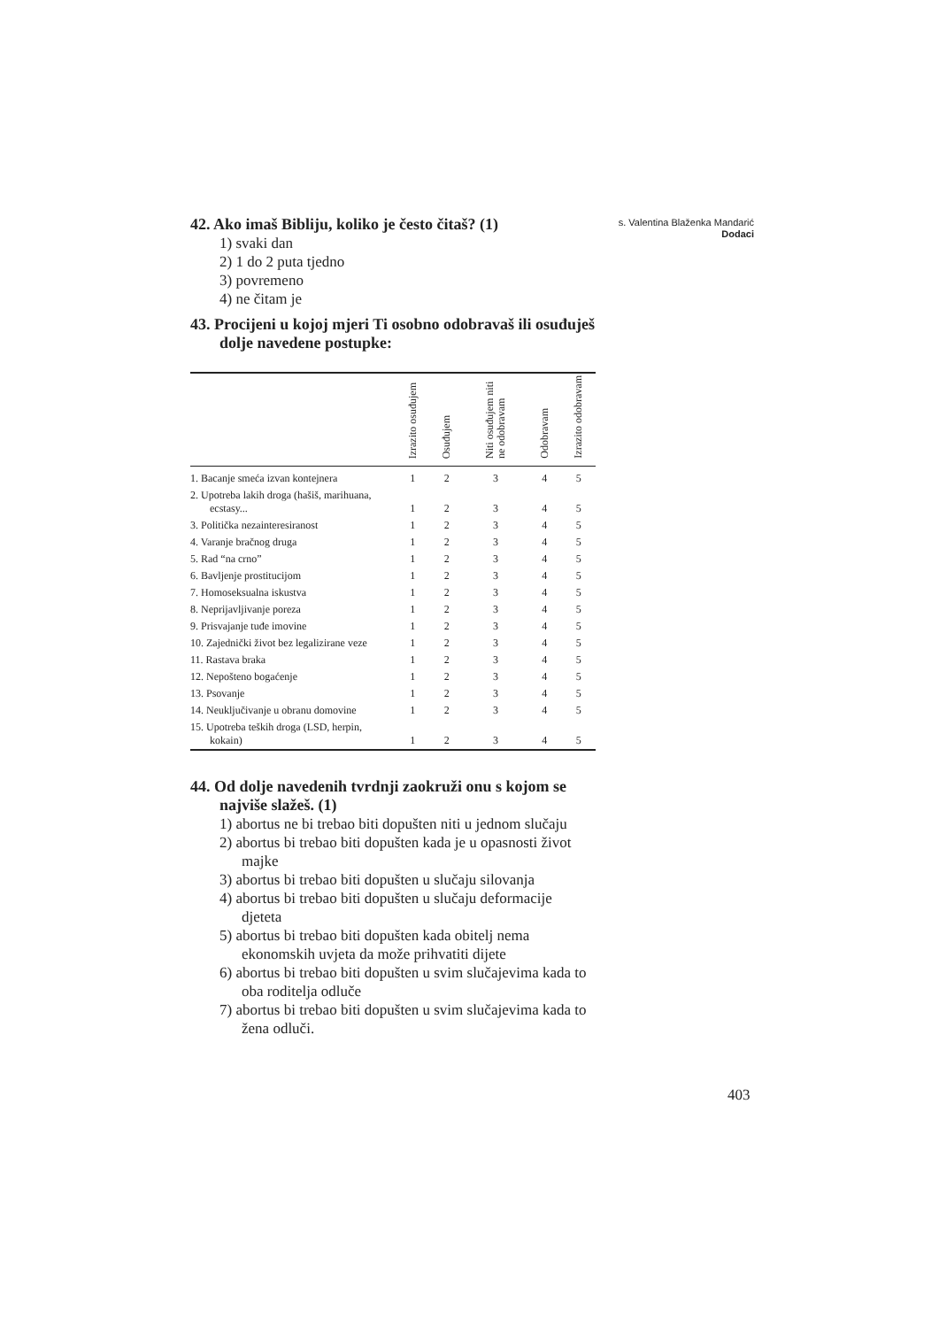s. Valentina Blaženka Mandarić
Dodaci
42. Ako imaš Bibliju, koliko je često čitaš? (1)
1) svaki dan
2) 1 do 2 puta tjedno
3) povremeno
4) ne čitam je
43. Procijeni u kojoj mjeri Ti osobno odobravaš ili osuđuješ dolje navedene postupke:
| | Izrazito osuđujem | Osuđujem | Niti osuđujem niti ne odobravam | Odobravam | Izrazito odobravam |
| --- | --- | --- | --- | --- | --- |
| 1. Bacanje smeća izvan kontejnera | 1 | 2 | 3 | 4 | 5 |
| 2. Upotreba lakih droga (hašiš, marihuana, ecstasy... | 1 | 2 | 3 | 4 | 5 |
| 3. Politička nezainteresiranost | 1 | 2 | 3 | 4 | 5 |
| 4. Varanje bračnog druga | 1 | 2 | 3 | 4 | 5 |
| 5. Rad “na crno” | 1 | 2 | 3 | 4 | 5 |
| 6. Bavljenje prostitucijom | 1 | 2 | 3 | 4 | 5 |
| 7. Homoseksualna iskustva | 1 | 2 | 3 | 4 | 5 |
| 8. Neprijavljivanje poreza | 1 | 2 | 3 | 4 | 5 |
| 9. Prisvajanje tuđe imovine | 1 | 2 | 3 | 4 | 5 |
| 10. Zajednički život bez legalizirane veze | 1 | 2 | 3 | 4 | 5 |
| 11. Rastava braka | 1 | 2 | 3 | 4 | 5 |
| 12. Nepošteno bogaćenje | 1 | 2 | 3 | 4 | 5 |
| 13. Psovanje | 1 | 2 | 3 | 4 | 5 |
| 14. Neuključivanje u obranu domovine | 1 | 2 | 3 | 4 | 5 |
| 15. Upotreba teških droga (LSD, herpin, kokain) | 1 | 2 | 3 | 4 | 5 |
44. Od dolje navedenih tvrdnji zaokruži onu s kojom se najviše slažeš. (1)
1) abortus ne bi trebao biti dopušten niti u jednom slučaju
2) abortus bi trebao biti dopušten kada je u opasnosti život majke
3) abortus bi trebao biti dopušten u slučaju silovanja
4) abortus bi trebao biti dopušten u slučaju deformacije djeteta
5) abortus bi trebao biti dopušten kada obitelj nema ekonomskih uvjeta da može prihvatiti dijete
6) abortus bi trebao biti dopušten u svim slučajevima kada to oba roditelja odluče
7) abortus bi trebao biti dopušten u svim slučajevima kada to žena odluči.
403